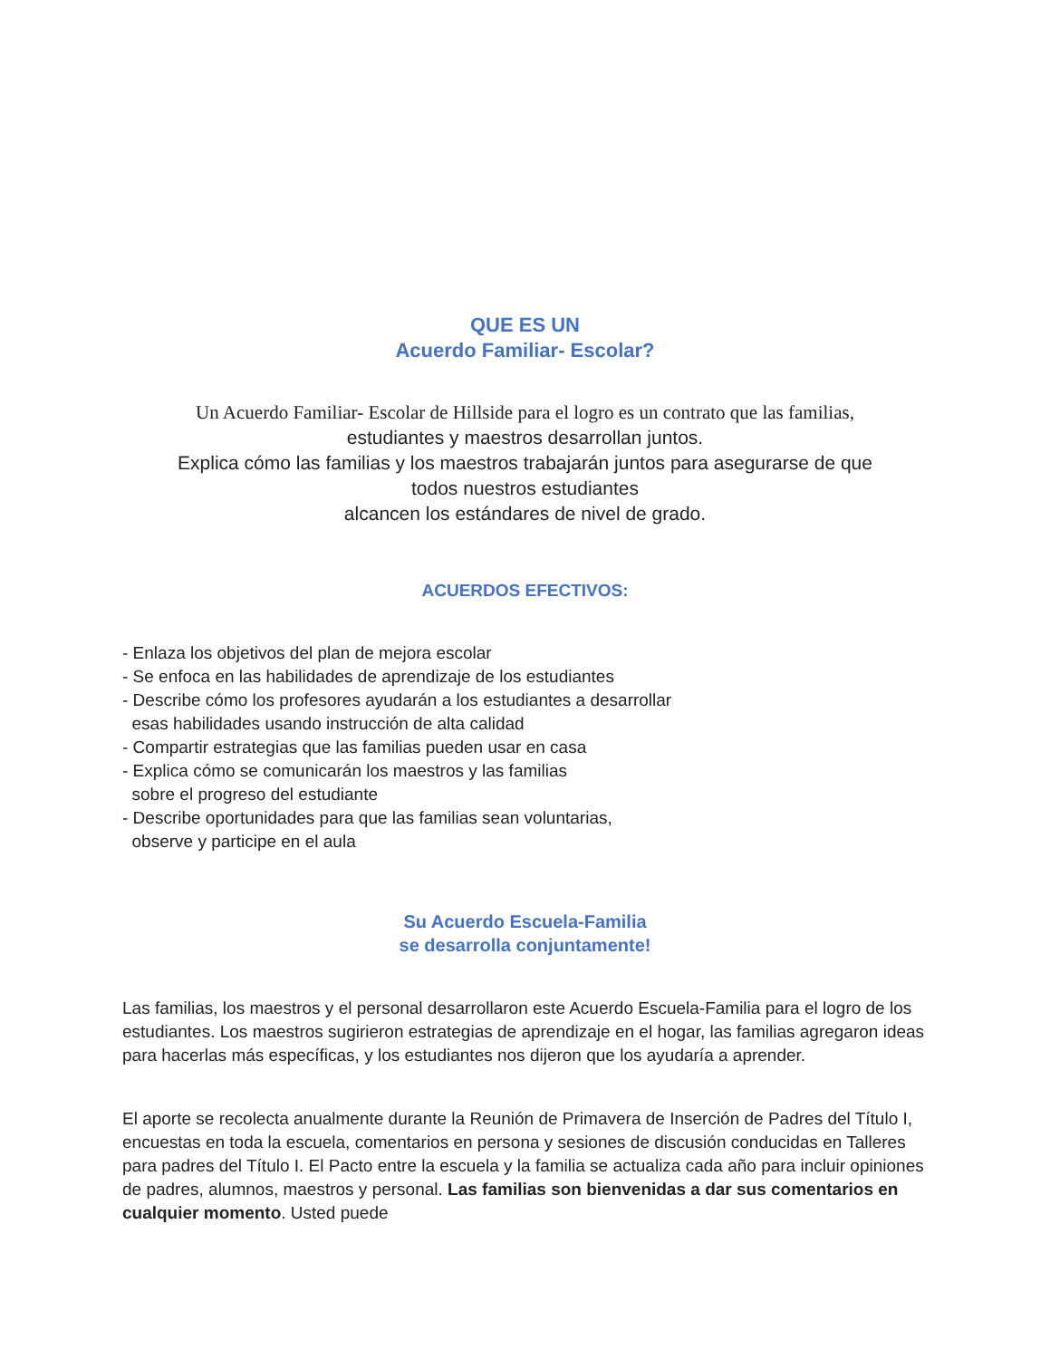QUE ES UN
Acuerdo Familiar- Escolar?
Un Acuerdo Familiar- Escolar de Hillside para el logro es un contrato que las familias,
estudiantes y maestros desarrollan juntos.
Explica cómo las familias y los maestros trabajarán juntos para asegurarse de que
todos nuestros estudiantes
alcancen los estándares de nivel de grado.
ACUERDOS EFECTIVOS:
- Enlaza los objetivos del plan de mejora escolar
- Se enfoca en las habilidades de aprendizaje de los estudiantes
- Describe cómo los profesores ayudarán a los estudiantes a desarrollar
esas habilidades usando instrucción de alta calidad
- Compartir estrategias que las familias pueden usar en casa
- Explica cómo se comunicarán los maestros y las familias
sobre el progreso del estudiante
- Describe oportunidades para que las familias sean voluntarias,
observe y participe en el aula
Su Acuerdo Escuela-Familia
se desarrolla conjuntamente!
Las familias, los maestros y el personal desarrollaron este Acuerdo Escuela-Familia para el logro de los estudiantes. Los maestros sugirieron estrategias de aprendizaje en el hogar, las familias agregaron ideas para hacerlas más específicas, y los estudiantes nos dijeron que los ayudaría a aprender.
El aporte se recolecta anualmente durante la Reunión de Primavera de Inserción de Padres del Título I, encuestas en toda la escuela, comentarios en persona y sesiones de discusión conducidas en Talleres para padres del Título I. El Pacto entre la escuela y la familia se actualiza cada año para incluir opiniones de padres, alumnos, maestros y personal. Las familias son bienvenidas a dar sus comentarios en cualquier momento. Usted puede